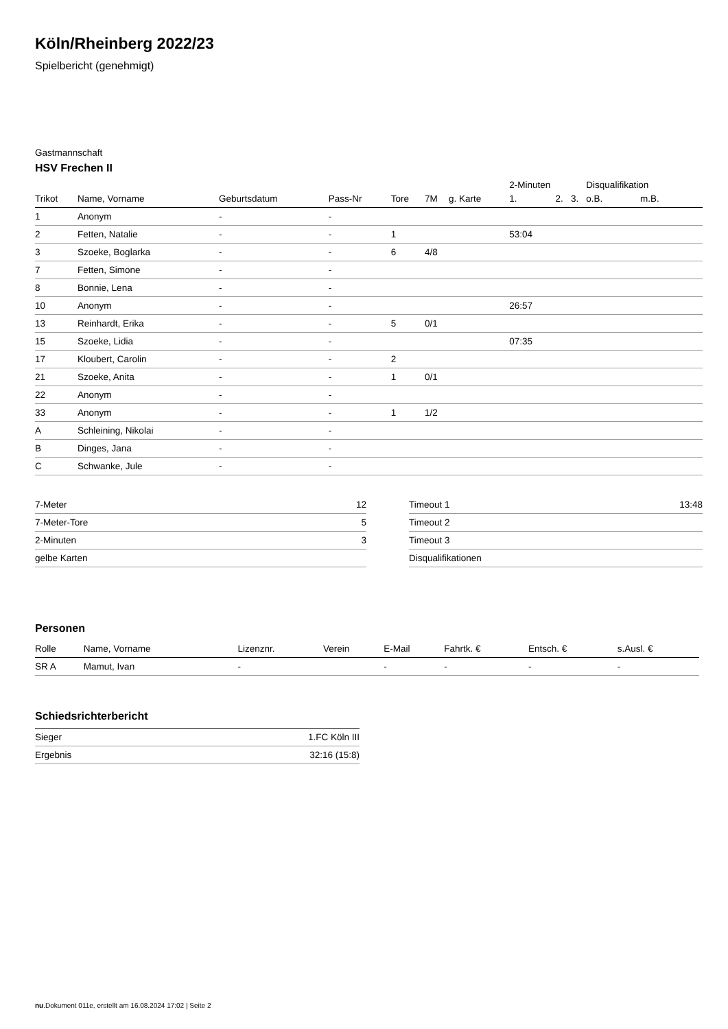Köln/Rheinberg 2022/23
Spielbericht (genehmigt)
Gastmannschaft
HSV Frechen II
| | | | | | | | 2-Minuten | | | Disqualifikation | |
| --- | --- | --- | --- | --- | --- | --- | --- | --- | --- | --- | --- |
| Trikot | Name, Vorname | Geburtsdatum | Pass-Nr | Tore | 7M | g. Karte | 1. | 2. | 3. | o.B. | m.B. |
| 1 | Anonym | - | - | | | | | | | | |
| 2 | Fetten, Natalie | - | - | 1 | | | 53:04 | | | | |
| 3 | Szoeke, Boglarka | - | - | 6 | 4/8 | | | | | | |
| 7 | Fetten, Simone | - | - | | | | | | | | |
| 8 | Bonnie, Lena | - | - | | | | | | | | |
| 10 | Anonym | - | - | | | | 26:57 | | | | |
| 13 | Reinhardt, Erika | - | - | 5 | 0/1 | | | | | | |
| 15 | Szoeke, Lidia | - | - | | | | 07:35 | | | | |
| 17 | Kloubert, Carolin | - | - | 2 | | | | | | | |
| 21 | Szoeke, Anita | - | - | 1 | 0/1 | | | | | | |
| 22 | Anonym | - | - | | | | | | | | |
| 33 | Anonym | - | - | 1 | 1/2 | | | | | | |
| A | Schleining, Nikolai | - | - | | | | | | | | |
| B | Dinges, Jana | - | - | | | | | | | | |
| C | Schwanke, Jule | - | - | | | | | | | | |
| 7-Meter | 12 |
| 7-Meter-Tore | 5 |
| 2-Minuten | 3 |
| gelbe Karten | |
| Timeout 1 | 13:48 |
| Timeout 2 | |
| Timeout 3 | |
| Disqualifikationen | |
Personen
| Rolle | Name, Vorname | Lizenznr. | Verein | E-Mail | Fahrtk. € | Entsch. € | s.Ausl. € |
| --- | --- | --- | --- | --- | --- | --- | --- |
| SR A | Mamut, Ivan | - | | - | - | - | - |
Schiedsrichterbericht
| Sieger | 1.FC Köln III |
| Ergebnis | 32:16 (15:8) |
nu.Dokument 011e, erstellt am 16.08.2024 17:02 | Seite 2